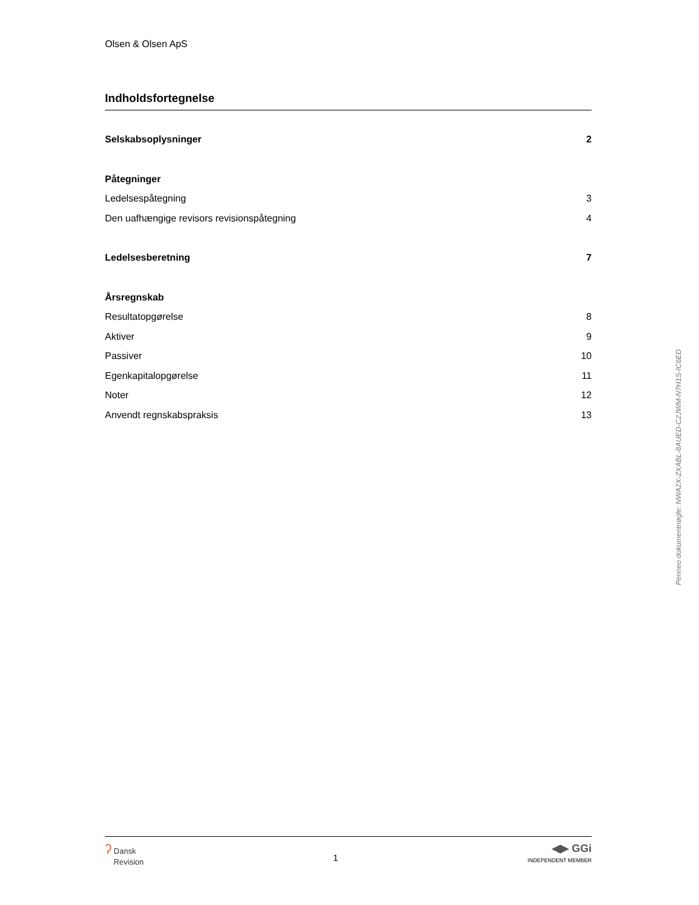Olsen & Olsen ApS
Indholdsfortegnelse
Selskabsoplysninger 2
Påtegninger
Ledelsespåtegning 3
Den uafhængige revisors revisionspåtegning 4
Ledelsesberetning 7
Årsregnskab
Resultatopgørelse 8
Aktiver 9
Passiver 10
Egenkapitalopgørelse 11
Noter 12
Anvendt regnskabspraksis 13
ʔ Dansk
Revision
1
◀▶ GGi
INDEPENDENT MEMBER
Penneo dokumentnøgle: NWA2X-ZXABL-8AUED-C2JWM-N7H1S-IC6ED